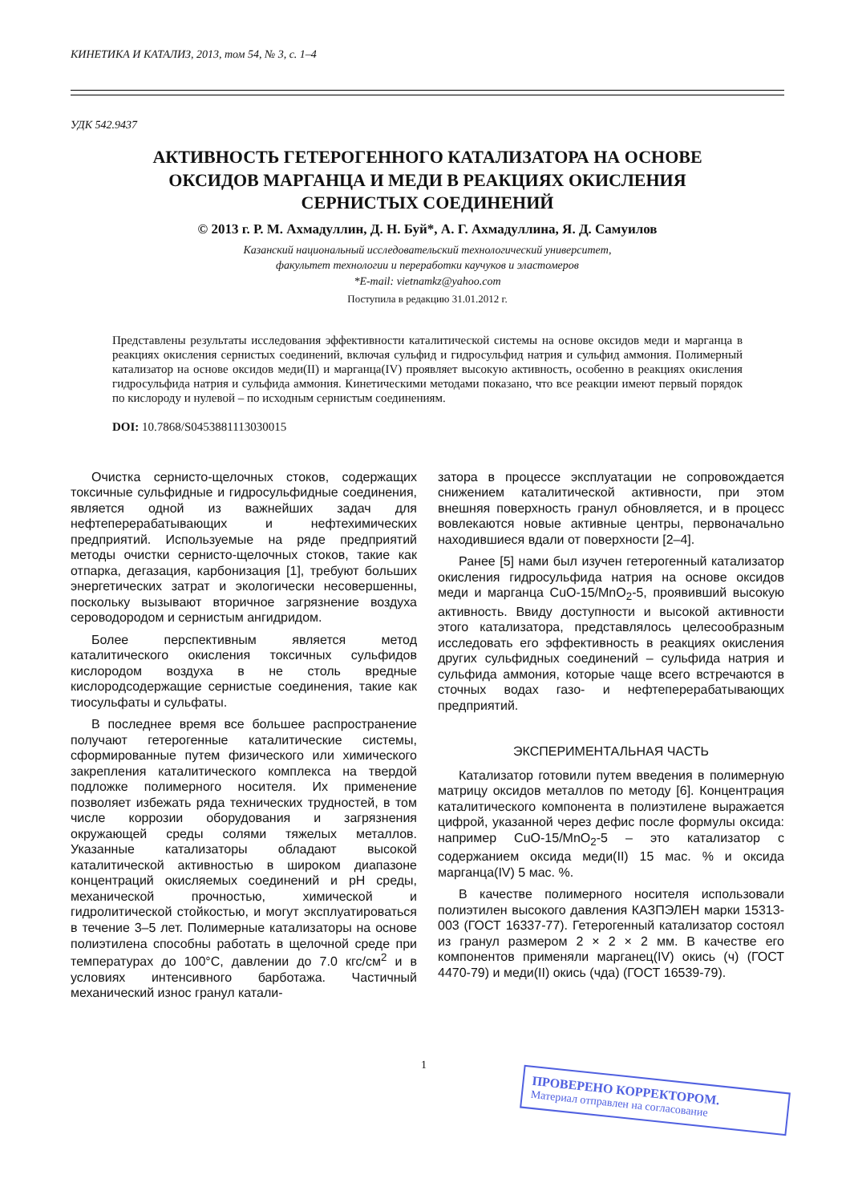КИНЕТИКА И КАТАЛИЗ, 2013, том 54, № 3, с. 1–4
УДК 542.9437
АКТИВНОСТЬ ГЕТЕРОГЕННОГО КАТАЛИЗАТОРА НА ОСНОВЕ
ОКСИДОВ МАРГАНЦА И МЕДИ В РЕАКЦИЯХ ОКИСЛЕНИЯ
СЕРНИСТЫХ СОЕДИНЕНИЙ
© 2013 г. Р. М. Ахмадуллин, Д. Н. Буй*, А. Г. Ахмадуллина, Я. Д. Самуилов
Казанский национальный исследовательский технологический университет,
факультет технологии и переработки каучуков и эластомеров
*E-mail: vietnamkz@yahoo.com
Поступила в редакцию 31.01.2012 г.
Представлены результаты исследования эффективности каталитической системы на основе оксидов меди и марганца в реакциях окисления сернистых соединений, включая сульфид и гидросульфид натрия и сульфид аммония. Полимерный катализатор на основе оксидов меди(II) и марганца(IV) проявляет высокую активность, особенно в реакциях окисления гидросульфида натрия и сульфида аммония. Кинетическими методами показано, что все реакции имеют первый порядок по кислороду и нулевой – по исходным сернистым соединениям.
DOI: 10.7868/S0453881113030015
Очистка сернисто-щелочных стоков, содержащих токсичные сульфидные и гидросульфидные соединения, является одной из важнейших задач для нефтеперерабатывающих и нефтехимических предприятий. Используемые на ряде предприятий методы очистки сернисто-щелочных стоков, такие как отпарка, дегазация, карбонизация [1], требуют больших энергетических затрат и экологически несовершенны, поскольку вызывают вторичное загрязнение воздуха сероводородом и сернистым ангидридом.
Более перспективным является метод каталитического окисления токсичных сульфидов кислородом воздуха в не столь вредные кислородсодержащие сернистые соединения, такие как тиосульфаты и сульфаты.
В последнее время все большее распространение получают гетерогенные каталитические системы, сформированные путем физического или химического закрепления каталитического комплекса на твердой подложке полимерного носителя. Их применение позволяет избежать ряда технических трудностей, в том числе коррозии оборудования и загрязнения окружающей среды солями тяжелых металлов. Указанные катализаторы обладают высокой каталитической активностью в широком диапазоне концентраций окисляемых соединений и pH среды, механической прочностью, химической и гидролитической стойкостью, и могут эксплуатироваться в течение 3–5 лет. Полимерные катализаторы на основе полиэтилена способны работать в щелочной среде при температурах до 100°C, давлении до 7.0 кгс/см<sup>2</sup> и в условиях интенсивного барботажа. Частичный механический износ гранул катали-
затора в процессе эксплуатации не сопровождается снижением каталитической активности, при этом внешняя поверхность гранул обновляется, и в процесс вовлекаются новые активные центры, первоначально находившиеся вдали от поверхности [2–4].
Ранее [5] нами был изучен гетерогенный катализатор окисления гидросульфида натрия на основе оксидов меди и марганца CuO-15/MnO<sub>2</sub>-5, проявивший высокую активность. Ввиду доступности и высокой активности этого катализатора, представлялось целесообразным исследовать его эффективность в реакциях окисления других сульфидных соединений – сульфида натрия и сульфида аммония, которые чаще всего встречаются в сточных водах газо- и нефтеперерабатывающих предприятий.
ЭКСПЕРИМЕНТАЛЬНАЯ ЧАСТЬ
Катализатор готовили путем введения в полимерную матрицу оксидов металлов по методу [6]. Концентрация каталитического компонента в полиэтилене выражается цифрой, указанной через дефис после формулы оксида: например CuO-15/MnO<sub>2</sub>-5 – это катализатор с содержанием оксида меди(II) 15 мас. % и оксида марганца(IV) 5 мас. %.
В качестве полимерного носителя использовали полиэтилен высокого давления КАЗПЭЛЕН марки 15313-003 (ГОСТ 16337-77). Гетерогенный катализатор состоял из гранул размером 2 × 2 × 2 мм. В качестве его компонентов применяли марганец(IV) окись (ч) (ГОСТ 4470-79) и меди(II) окись (чда) (ГОСТ 16539-79).
1
ПРОВЕРЕНО КОРРЕКТОРОМ.
Материал отправлен на согласование